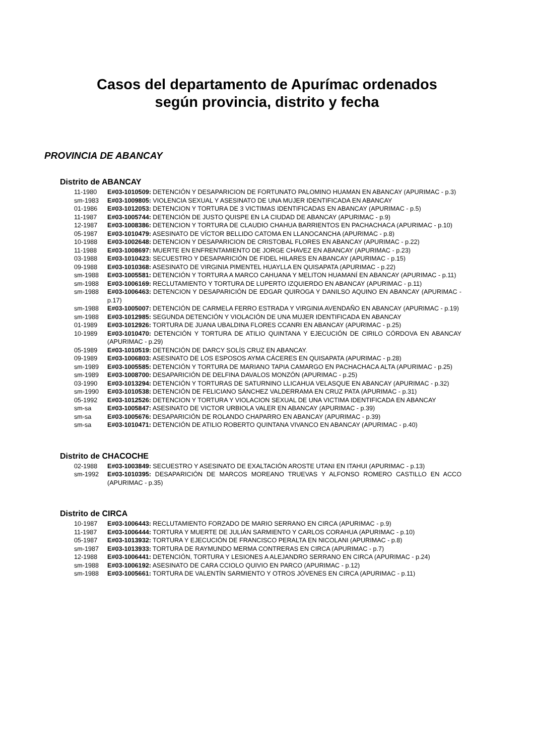Casos del departamento de Apurímac ordenados
según provincia, distrito y fecha
PROVINCIA DE ABANCAY
Distrito de ABANCAY
11-1980 E#03-1010509: DETENCIÓN Y DESAPARICION DE FORTUNATO PALOMINO HUAMAN EN ABANCAY (APURIMAC - p.3)
sm-1983 E#03-1009805: VIOLENCIA SEXUAL Y ASESINATO DE UNA MUJER IDENTIFICADA EN ABANCAY
01-1986 E#03-1012053: DETENCION Y TORTURA DE 3 VICTIMAS IDENTIFICADAS EN ABANCAY (APURIMAC - p.5)
11-1987 E#03-1005744: DETENCIÓN DE JUSTO QUISPE EN LA CIUDAD DE ABANCAY (APURIMAC - p.9)
12-1987 E#03-1008386: DETENCION Y TORTURA DE CLAUDIO CHAHUA BARRIENTOS EN PACHACHACA (APURIMAC - p.10)
05-1987 E#03-1010479: ASESINATO DE VÍCTOR BELLIDO CATOMA EN LLANOCANCHA (APURIMAC - p.8)
10-1988 E#03-1002648: DETENCION Y DESAPARICION DE CRISTOBAL FLORES EN ABANCAY (APURIMAC - p.22)
11-1988 E#03-1008697: MUERTE EN ENFRENTAMIENTO DE JORGE CHAVEZ EN ABANCAY (APURIMAC - p.23)
03-1988 E#03-1010423: SECUESTRO Y DESAPARICIÓN DE FIDEL HILARES EN ABANCAY (APURIMAC - p.15)
09-1988 E#03-1010368: ASESINATO DE VIRGINIA PIMENTEL HUAYLLA EN QUISAPATA (APURIMAC - p.22)
sm-1988 E#03-1005581: DETENCIÓN Y TORTURA A MARCO CAHUANA Y MELITON HUAMANÍ EN ABANCAY (APURIMAC - p.11)
sm-1988 E#03-1006169: RECLUTAMIENTO Y TORTURA DE LUPERTO IZQUIERDO EN ABANCAY (APURIMAC - p.11)
sm-1988 E#03-1006463: DETENCION Y DESAPARICIÓN DE EDGAR QUIROGA Y DANILSO AQUINO EN ABANCAY (APURIMAC - p.17)
sm-1988 E#03-1005007: DETENCIÓN DE CARMELA FERRO ESTRADA Y VIRGINIA AVENDAÑO EN ABANCAY (APURIMAC - p.19)
sm-1988 E#03-1012985: SEGUNDA DETENCIÓN Y VIOLACIÓN DE UNA MUJER IDENTIFICADA EN ABANCAY
01-1989 E#03-1012926: TORTURA DE JUANA UBALDINA FLORES CCANRI EN ABANCAY (APURIMAC - p.25)
10-1989 E#03-1010470: DETENCIÓN Y TORTURA DE ATILIO QUINTANA Y EJECUCIÓN DE CIRILO CÓRDOVA EN ABANCAY (APURIMAC - p.29)
05-1989 E#03-1010519: DETENCIÓN DE DARCY SOLÍS CRUZ EN ABANCAY.
09-1989 E#03-1006803: ASESINATO DE LOS ESPOSOS AYMA CÁCERES EN QUISAPATA (APURIMAC - p.28)
sm-1989 E#03-1005585: DETENCIÓN Y TORTURA DE MARIANO TAPIA CAMARGO EN PACHACHACA ALTA (APURIMAC - p.25)
sm-1989 E#03-1008700: DESAPARICIÓN DE DELFINA DAVALOS MONZÓN (APURIMAC - p.25)
03-1990 E#03-1013294: DETENCIÓN Y TORTURAS DE SATURNINO LLICAHUA VELASQUE EN ABANCAY (APURIMAC - p.32)
sm-1990 E#03-1010538: DETENCIÓN DE FELICIANO SÁNCHEZ VALDERRAMA EN CRUZ PATA (APURIMAC - p.31)
05-1992 E#03-1012526: DETENCION Y TORTURA Y VIOLACION SEXUAL DE UNA VICTIMA IDENTIFICADA EN ABANCAY
sm-sa E#03-1005847: ASESINATO DE VICTOR URBIOLA VALER EN ABANCAY (APURIMAC - p.39)
sm-sa E#03-1005676: DESAPARICIÓN DE ROLANDO CHAPARRO EN ABANCAY (APURIMAC - p.39)
sm-sa E#03-1010471: DETENCIÓN DE ATILIO ROBERTO QUINTANA VIVANCO EN ABANCAY (APURIMAC - p.40)
Distrito de CHACOCHE
02-1988 E#03-1003849: SECUESTRO Y ASESINATO DE EXALTACIÓN AROSTE UTANI EN ITAHUI (APURIMAC - p.13)
sm-1992 E#03-1010395: DESAPARICIÓN DE MARCOS MOREANO TRUEVAS Y ALFONSO ROMERO CASTILLO EN ACCO (APURIMAC - p.35)
Distrito de CIRCA
10-1987 E#03-1006443: RECLUTAMIENTO FORZADO DE MARIO SERRANO EN CIRCA (APURIMAC - p.9)
11-1987 E#03-1006444: TORTURA Y MUERTE DE JULIÁN SARMIENTO Y CARLOS CORAHUA (APURIMAC - p.10)
05-1987 E#03-1013932: TORTURA Y EJECUCIÓN DE FRANCISCO PERALTA EN NICOLANI (APURIMAC - p.8)
sm-1987 E#03-1013933: TORTURA DE RAYMUNDO MERMA CONTRERAS EN CIRCA (APURIMAC - p.7)
12-1988 E#03-1006441: DETENCIÓN, TORTURA Y LESIONES A ALEJANDRO SERRANO EN CIRCA (APURIMAC - p.24)
sm-1988 E#03-1006192: ASESINATO DE CARA CCIOLO QUIVIO EN PARCO (APURIMAC - p.12)
sm-1988 E#03-1005661: TORTURA DE VALENTÍN SARMIENTO Y OTROS JÓVENES EN CIRCA (APURIMAC - p.11)